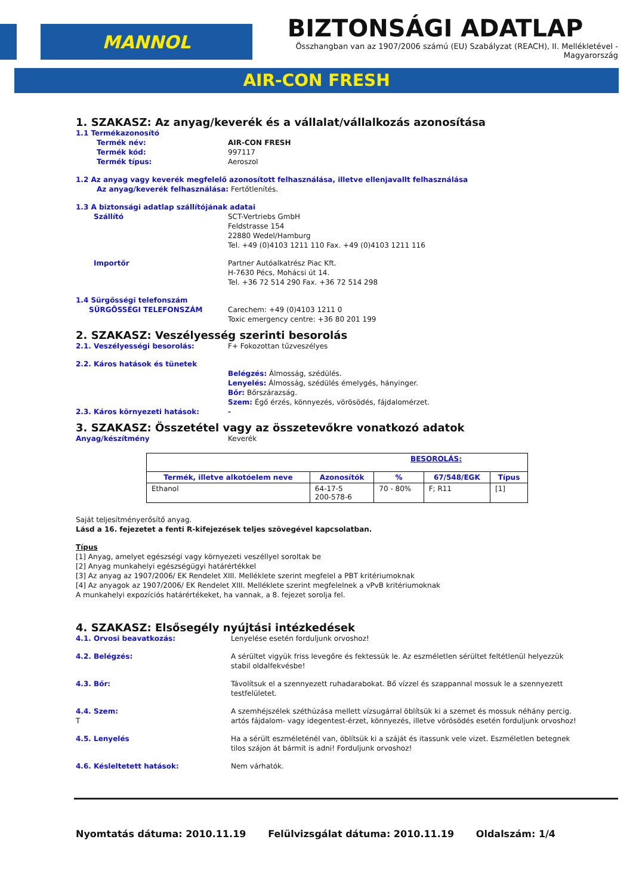MANNOL
BIZTONSÁGI ADATLAP
Összhangban van az 1907/2006 számú (EU) Szabályzat (REACH), II. Mellékletével - Magyarország
AIR-CON FRESH
1. SZAKASZ: Az anyag/keverék és a vállalat/vállalkozás azonosítása
1.1 Termékazonosító
Termék név: AIR-CON FRESH
Termék kód: 997117
Termék típus: Aeroszol
1.2 Az anyag vagy keverék megfelelő azonosított felhasználása, illetve ellenjavallt felhasználása
Az anyag/keverék felhasználása: Fertőtlenítés.
1.3 A biztonsági adatlap szállítójának adatai
Szállító SCT-Vertriebs GmbH
Feldstrasse 154
22880 Wedel/Hamburg
Tel. +49 (0)4103 1211 110 Fax. +49 (0)4103 1211 116
Importőr Partner Autóalkatrész Piac Kft.
H-7630 Pécs, Mohácsi út 14.
Tel. +36 72 514 290 Fax. +36 72 514 298
1.4 Sürgősségi telefonszám
SÜRGŐSSÉGI TELEFONSZÁM Carechem: +49 (0)4103 1211 0
Toxic emergency centre: +36 80 201 199
2. SZAKASZ: Veszélyesség szerinti besorolás
2.1. Veszélyességi besorolás: F+ Fokozottan tűzveszélyes
2.2. Káros hatások és tünetek
Belégzés: Álmosság, szédülés.
Lenyelés: Álmosság, szédülés émelygés, hányinger.
Bőr: Bőrszárazság.
Szem: Égő érzés, könnyezés, vörösödés, fájdalomérzet.
2.3. Káros környezeti hatások: -
3. SZAKASZ: Összetétel vagy az összetevőkre vonatkozó adatok
Anyag/készítmény Keverék
| BESOROLÁS: | | | | |
| --- | --- | --- | --- | --- |
| Termék, illetve alkotóelem neve | Azonosítók | % | 67/548/EGK | Típus |
| Ethanol | 64-17-5 200-578-6 | 70 - 80% | F; R11 | [1] |
Saját teljesítményerősítő anyag.
Lásd a 16. fejezetet a fenti R-kifejezések teljes szövegével kapcsolatban.
Típus
[1] Anyag, amelyet egészségi vagy környezeti veszéllyel soroltak be
[2] Anyag munkahelyi egészségügyi határértékkel
[3] Az anyag az 1907/2006/ EK Rendelet XIII. Melléklete szerint megfelel a PBT kritériumoknak
[4] Az anyagok az 1907/2006/ EK Rendelet XIII. Melléklete szerint megfelelnek a vPvB kritériumoknak
A munkahelyi expozíciós határértékeket, ha vannak, a 8. fejezet sorolja fel.
4. SZAKASZ: Elsősegély nyújtási intézkedések
4.1. Orvosi beavatkozás: Lenyelése esetén forduljunk orvoshoz!
4.2. Belégzés: A sérültet vigyük friss levegőre és fektessük le. Az eszméletlen sérültet feltétlenül helyezzük stabil oldalfekvésbe!
4.3. Bőr: Távolítsuk el a szennyezett ruhadarabokat. Bő vízzel és szappannal mossuk le a szennyezett testfelületet.
4.4. Szem:
T A szemhéjszélek széthúzása mellett vízsugárral öblítsük ki a szemet és mossuk néhány percig.
artós fájdalom- vagy idegentest-érzet, könnyezés, illetve vörösödés esetén forduljunk orvoshoz!
4.5. Lenyelés Ha a sérült eszméleténél van, öblítsük ki a száját és itassunk vele vizet. Eszméletlen betegnek tilos szájon át bármit is adni! Forduljunk orvoshoz!
4.6. Késleltetett hatások: Nem várhatók.
Nyomtatás dátuma: 2010.11.19 Felülvizsgálat dátuma: 2010.11.19 Oldalszám: 1/4